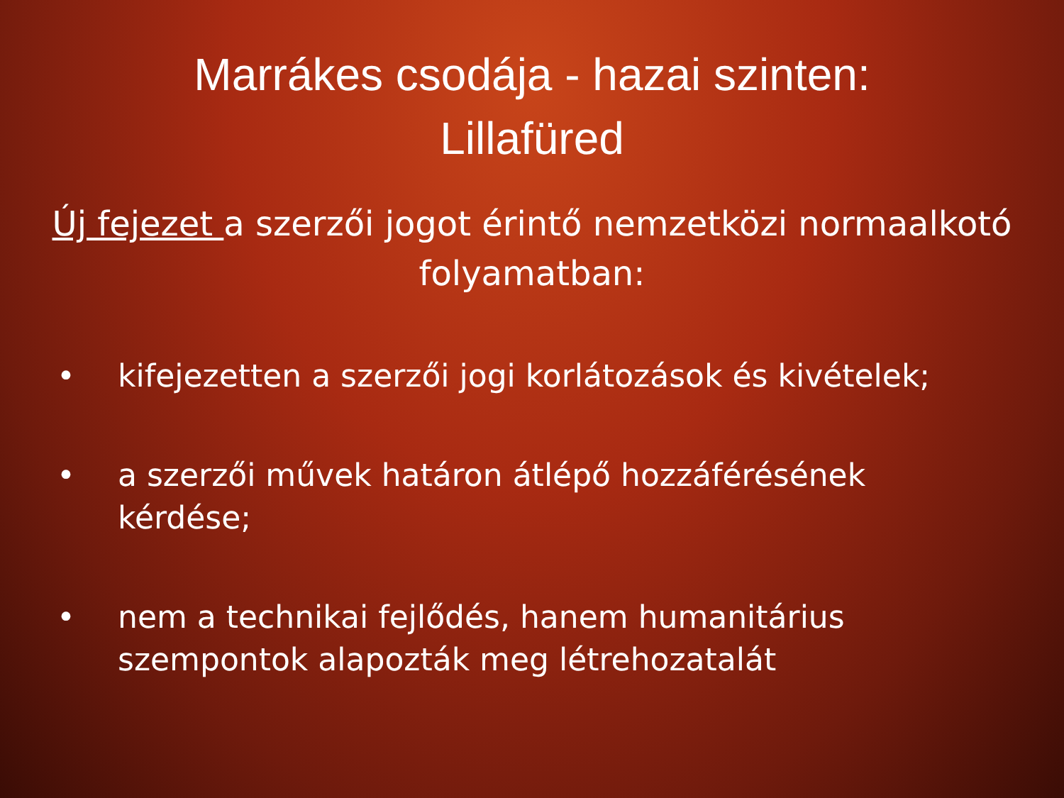Marrákes csodája - hazai szinten:
Lillafüred
Új fejezet a szerzői jogot érintő nemzetközi normaalkotó folyamatban:
• kifejezetten a szerzői jogi korlátozások és kivételek;
• a szerzői művek határon átlépő hozzáférésének kérdése;
• nem a technikai fejlődés, hanem humanitárius szempontok alapozták meg létrehozatalát